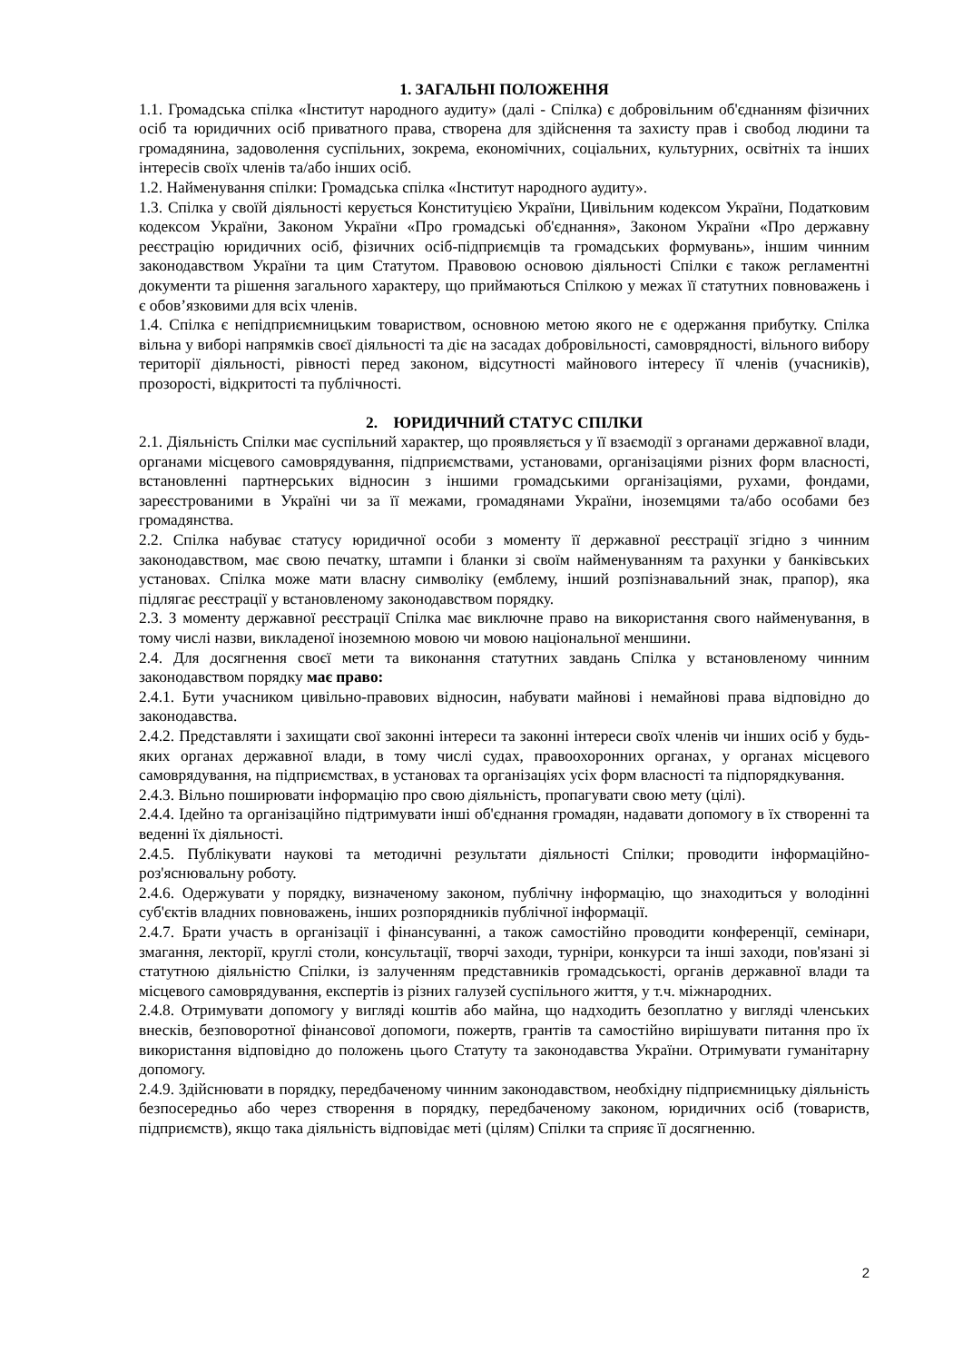1. ЗАГАЛЬНІ ПОЛОЖЕННЯ
1.1. Громадська спілка «Інститут народного аудиту» (далі - Спілка) є добровільним об'єднанням фізичних осіб та юридичних осіб приватного права, створена для здійснення та захисту прав і свобод людини та громадянина, задоволення суспільних, зокрема, економічних, соціальних, культурних, освітніх та інших інтересів своїх членів та/або інших осіб.
1.2. Найменування спілки: Громадська спілка «Інститут народного аудиту».
1.3. Спілка у своїй діяльності керується Конституцією України, Цивільним кодексом України, Податковим кодексом України, Законом України «Про громадські об'єднання», Законом України «Про державну реєстрацію юридичних осіб, фізичних осіб-підприємців та громадських формувань», іншим чинним законодавством України та цим Статутом. Правовою основою діяльності Спілки є також регламентні документи та рішення загального характеру, що приймаються Спілкою у межах її статутних повноважень і є обов’язковими для всіх членів.
1.4. Спілка є непідприємницьким товариством, основною метою якого не є одержання прибутку. Спілка вільна у виборі напрямків своєї діяльності та діє на засадах добровільності, самоврядності, вільного вибору території діяльності, рівності перед законом, відсутності майнового інтересу її членів (учасників), прозорості, відкритості та публічності.
2. ЮРИДИЧНИЙ СТАТУС СПІЛКИ
2.1. Діяльність Спілки має суспільний характер, що проявляється у її взаємодії з органами державної влади, органами місцевого самоврядування, підприємствами, установами, організаціями різних форм власності, встановленні партнерських відносин з іншими громадськими організаціями, рухами, фондами, зареєстрованими в Україні чи за її межами, громадянами України, іноземцями та/або особами без громадянства.
2.2. Спілка набуває статусу юридичної особи з моменту її державної реєстрації згідно з чинним законодавством, має свою печатку, штампи і бланки зі своїм найменуванням та рахунки у банківських установах. Спілка може мати власну символіку (емблему, інший розпізнавальний знак, прапор), яка підлягає реєстрації у встановленому законодавством порядку.
2.3. З моменту державної реєстрації Спілка має виключне право на використання свого найменування, в тому числі назви, викладеної іноземною мовою чи мовою національної меншини.
2.4. Для досягнення своєї мети та виконання статутних завдань Спілка у встановленому чинним законодавством порядку має право:
2.4.1. Бути учасником цивільно-правових відносин, набувати майнові і немайнові права відповідно до законодавства.
2.4.2. Представляти і захищати свої законні інтереси та законні інтереси своїх членів чи інших осіб у будь-яких органах державної влади, в тому числі судах, правоохоронних органах, у органах місцевого самоврядування, на підприємствах, в установах та організаціях усіх форм власності та підпорядкування.
2.4.3. Вільно поширювати інформацію про свою діяльність, пропагувати свою мету (цілі).
2.4.4. Ідейно та організаційно підтримувати інші об'єднання громадян, надавати допомогу в їх створенні та веденні їх діяльності.
2.4.5. Публікувати наукові та методичні результати діяльності Спілки; проводити інформаційно-роз'яснювальну роботу.
2.4.6. Одержувати у порядку, визначеному законом, публічну інформацію, що знаходиться у володінні суб'єктів владних повноважень, інших розпорядників публічної інформації.
2.4.7. Брати участь в організації і фінансуванні, а також самостійно проводити конференції, семінари, змагання, лекторії, круглі столи, консультації, творчі заходи, турніри, конкурси та інші заходи, пов'язані зі статутною діяльністю Спілки, із залученням представників громадськості, органів державної влади та місцевого самоврядування, експертів із різних галузей суспільного життя, у т.ч. міжнародних.
2.4.8. Отримувати допомогу у вигляді коштів або майна, що надходить безоплатно у вигляді членських внесків, безповоротної фінансової допомоги, пожертв, грантів та самостійно вирішувати питання про їх використання відповідно до положень цього Статуту та законодавства України. Отримувати гуманітарну допомогу.
2.4.9. Здійснювати в порядку, передбаченому чинним законодавством, необхідну підприємницьку діяльність безпосередньо або через створення в порядку, передбаченому законом, юридичних осіб (товариств, підприємств), якщо така діяльність відповідає меті (цілям) Спілки та сприяє її досягненню.
2